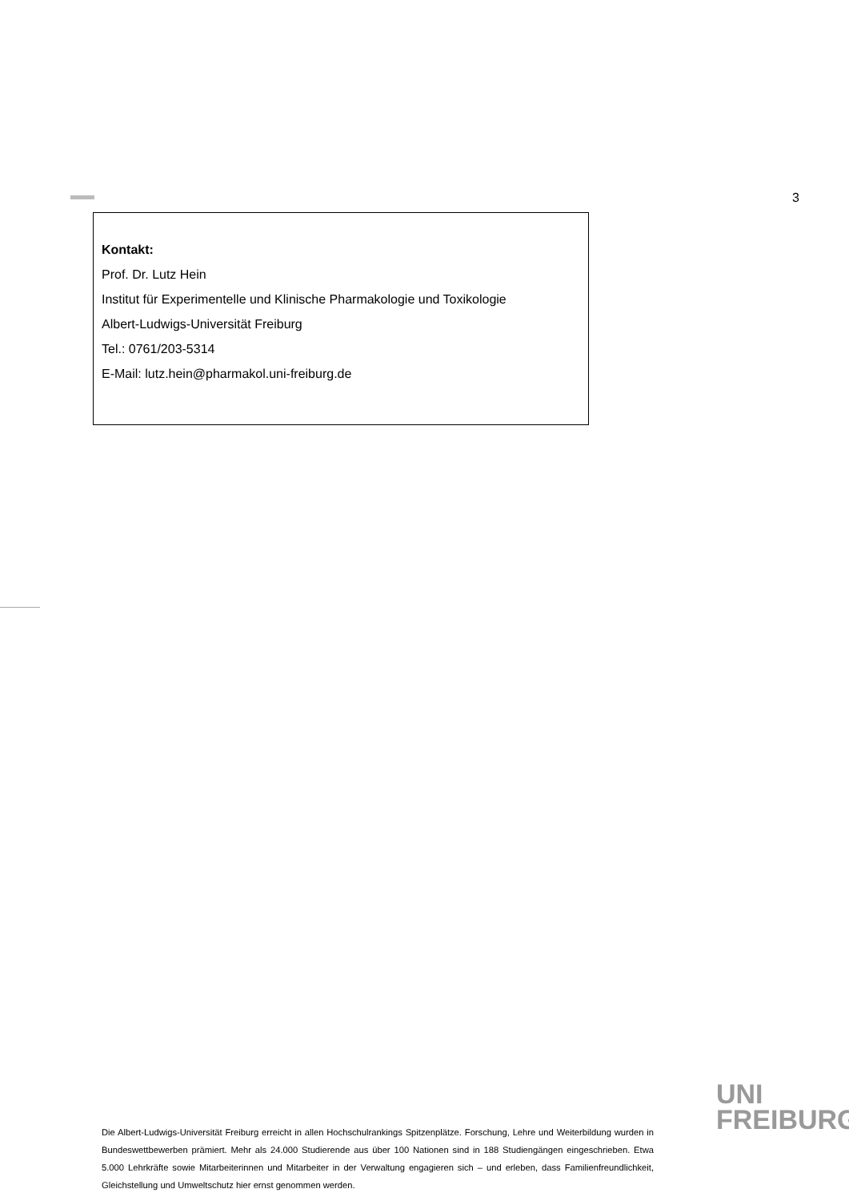3
Kontakt:
Prof. Dr. Lutz Hein
Institut für Experimentelle und Klinische Pharmakologie und Toxikologie
Albert-Ludwigs-Universität Freiburg
Tel.: 0761/203-5314
E-Mail: lutz.hein@pharmakol.uni-freiburg.de
UNI
FREIBURG
Die Albert-Ludwigs-Universität Freiburg erreicht in allen Hochschulrankings Spitzenplätze. Forschung, Lehre und Weiterbildung wurden in Bundeswettbewerben prämiert. Mehr als 24.000 Studierende aus über 100 Nationen sind in 188 Studiengängen eingeschrieben. Etwa 5.000 Lehrkräfte sowie Mitarbeiterinnen und Mitarbeiter in der Verwaltung engagieren sich – und erleben, dass Familienfreundlichkeit, Gleichstellung und Umweltschutz hier ernst genommen werden.